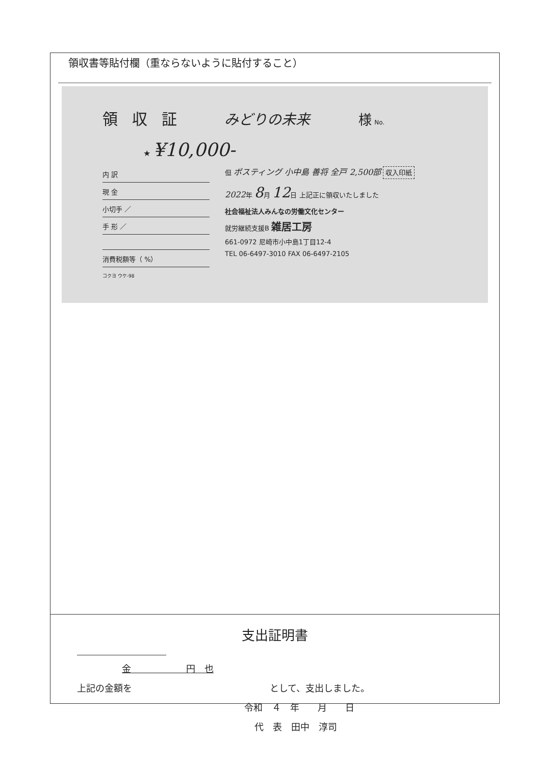領収書等貼付欄（重ならないように貼付すること）
領収証
みどりの未来 様 No.
★ ¥10,000-
内 訳
現 金
小切手 ／
手 形 ／
消費税額等（ %）
但 ポスティング 小中島 善将 全戸 2,500部 収入印紙
2022年 8月 12日 上記正に領収いたしました
社会福祉法人みんなの労働文化センター
就労継続支援B 雑居工房
661-0972 尼崎市小中島1丁目12-4
TEL 06-6497-3010 FAX 06-6497-2105
コクヨ ウケ-98
支出証明書
金　　　　　　円　也
上記の金額を　　　　　　　　　　　　　　　として、支出しました。
令和　４　年　　月　　日
代　表　田中　淳司